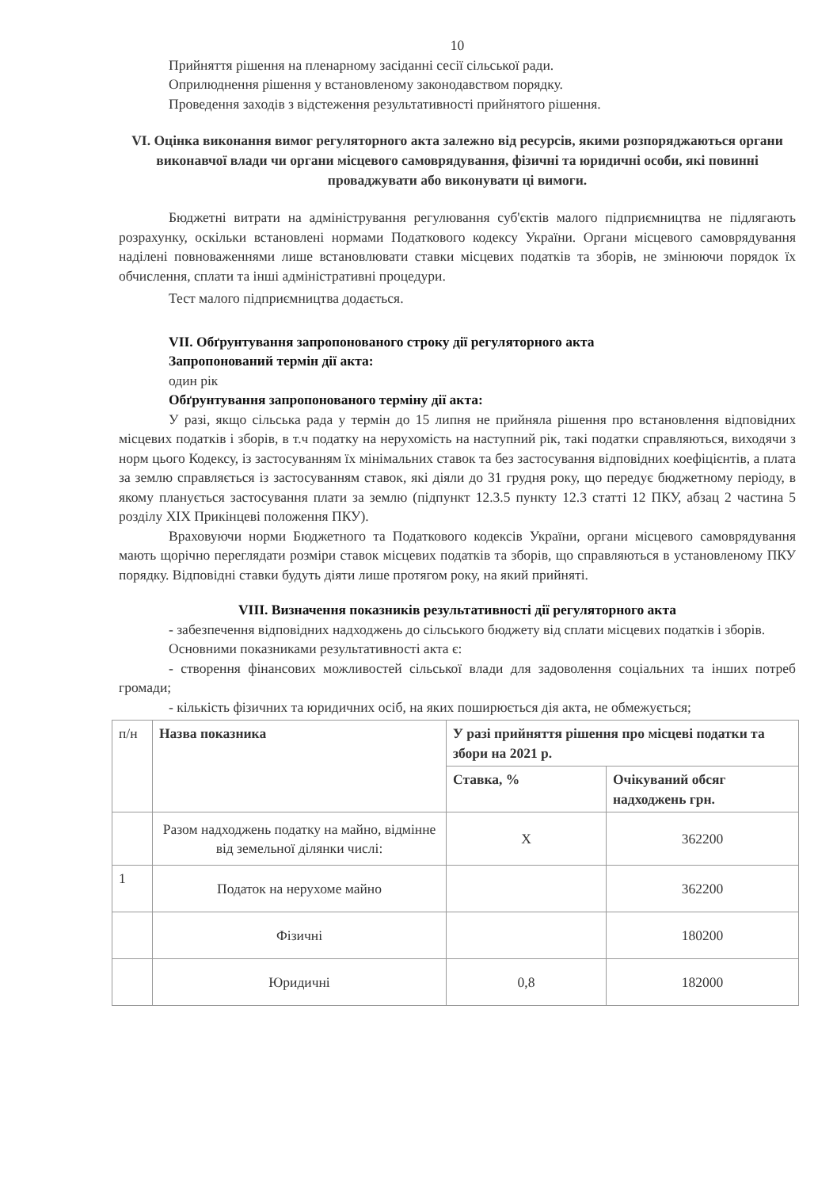10
Прийняття рішення на пленарному засіданні сесії сільської ради.
Оприлюднення рішення у встановленому законодавством порядку.
Проведення заходів з відстеження результативності прийнятого рішення.
VI. Оцінка виконання вимог регуляторного акта залежно від ресурсів, якими розпоряджаються органи виконавчої влади чи органи місцевого самоврядування, фізичні та юридичні особи, які повинні проваджувати або виконувати ці вимоги.
Бюджетні витрати на адміністрування регулювання суб'єктів малого підприємництва не підлягають розрахунку, оскільки встановлені нормами Податкового кодексу України. Органи місцевого самоврядування наділені повноваженнями лише встановлювати ставки місцевих податків та зборів, не змінюючи порядок їх обчислення, сплати та інші адміністративні процедури.
Тест малого підприємництва додається.
VII. Обґрунтування запропонованого строку дії регуляторного акта
Запропонований термін дії акта:
один рік
Обґрунтування запропонованого терміну дії акта:
У разі, якщо сільська рада у термін до 15 липня не прийняла рішення про встановлення відповідних місцевих податків і зборів, в т.ч податку на нерухомість на наступний рік, такі податки справляються, виходячи з норм цього Кодексу, із застосуванням їх мінімальних ставок та без застосування відповідних коефіцієнтів, а плата за землю справляється із застосуванням ставок, які діяли до 31 грудня року, що передує бюджетному періоду, в якому планується застосування плати за землю (підпункт 12.3.5 пункту 12.3 статті 12 ПКУ, абзац 2 частина 5 розділу XIX Прикінцеві положення ПКУ).
Враховуючи норми Бюджетного та Податкового кодексів України, органи місцевого самоврядування мають щорічно переглядати розміри ставок місцевих податків та зборів, що справляються в установленому ПКУ порядку. Відповідні ставки будуть діяти лише протягом року, на який прийняті.
VIII. Визначення показників результативності дії регуляторного акта
- забезпечення відповідних надходжень до сільського бюджету від сплати місцевих податків і зборів.
Основними показниками результативності акта є:
- створення фінансових можливостей сільської влади для задоволення соціальних та інших потреб громади;
- кількість фізичних та юридичних осіб, на яких поширюється дія акта, не обмежується;
| п/н | Назва показника | У разі прийняття рішення про місцеві податки та збори на 2021 р. | |
| | | Ставка, % | Очікуваний обсяг надходжень грн. |
| | Разом надходжень податку на майно, відмінне від земельної ділянки числі: | X | 362200 |
| 1 | Податок на нерухоме майно | | 362200 |
| | Фізичні | | 180200 |
| | Юридичні | 0,8 | 182000 |